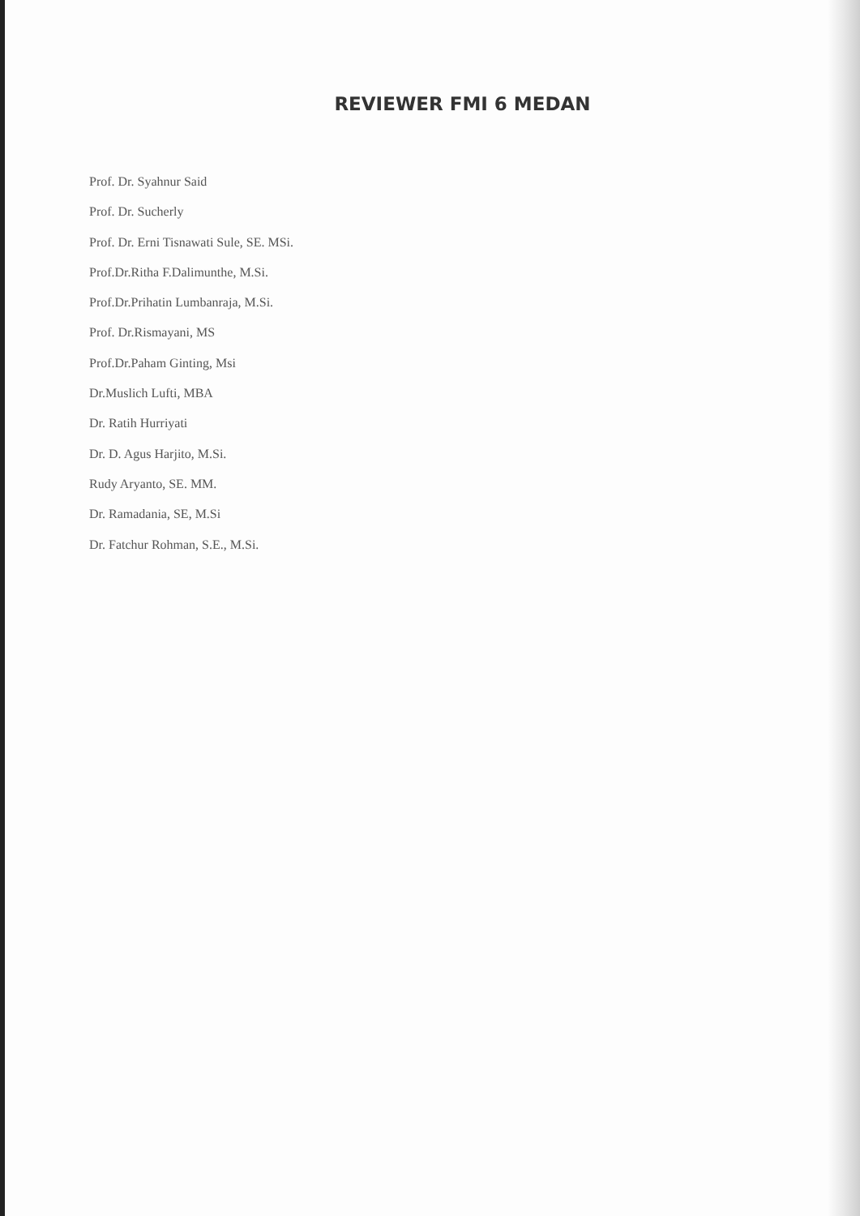REVIEWER FMI 6 MEDAN
Prof. Dr. Syahnur Said
Prof. Dr. Sucherly
Prof. Dr. Erni Tisnawati Sule, SE. MSi.
Prof.Dr.Ritha F.Dalimunthe, M.Si.
Prof.Dr.Prihatin Lumbanraja, M.Si.
Prof. Dr.Rismayani, MS
Prof.Dr.Paham Ginting, Msi
Dr.Muslich Lufti, MBA
Dr. Ratih Hurriyati
Dr. D. Agus Harjito, M.Si.
Rudy Aryanto, SE. MM.
Dr. Ramadania, SE, M.Si
Dr. Fatchur Rohman, S.E., M.Si.